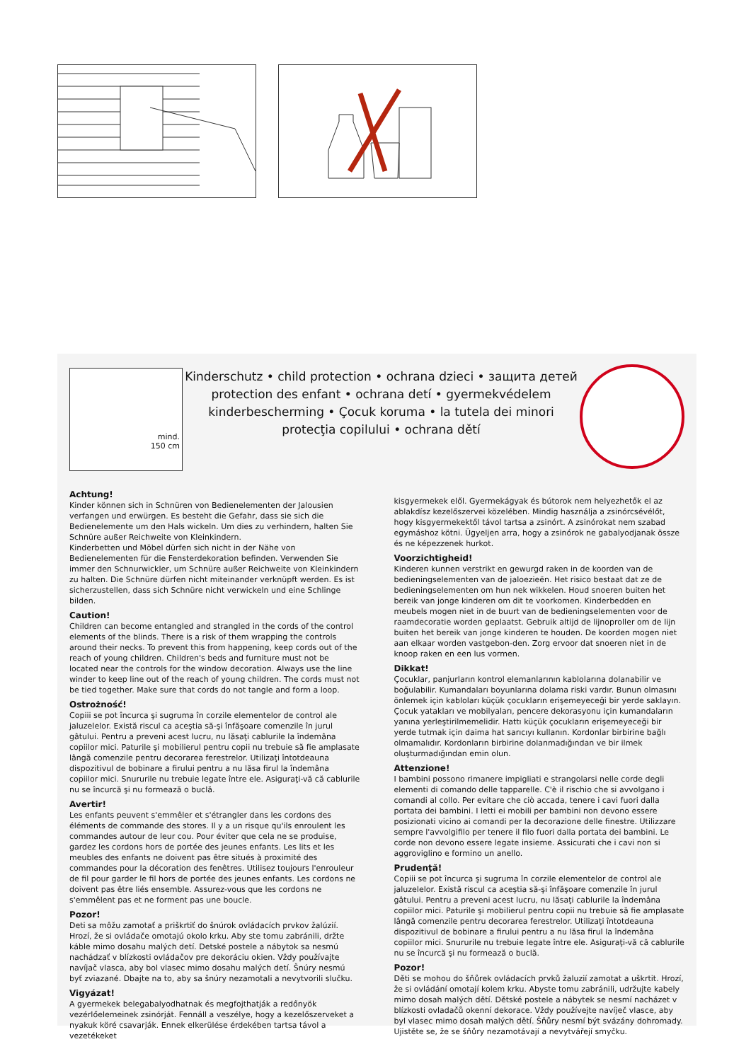mind.
150 cm
Kinderschutz • child protection • ochrana dzieci • защита детей
protection des enfant • ochrana detí • gyermekvédelem
kinderbescherming • Çocuk koruma • la tutela dei minori
protecţia copilului • ochrana dětí
Achtung!
Kinder können sich in Schnüren von Bedienelementen der Jalousien verfangen und erwürgen. Es besteht die Gefahr, dass sie sich die Bedienelemente um den Hals wickeln. Um dies zu verhindern, halten Sie Schnüre außer Reichweite von Kleinkindern.
Kinderbetten und Möbel dürfen sich nicht in der Nähe von Bedienelementen für die Fensterdekoration befinden. Verwenden Sie immer den Schnurwickler, um Schnüre außer Reichweite von Kleinkindern zu halten. Die Schnüre dürfen nicht miteinander verknüpft werden. Es ist sicherzustellen, dass sich Schnüre nicht verwickeln und eine Schlinge bilden.
Caution!
Children can become entangled and strangled in the cords of the control elements of the blinds. There is a risk of them wrapping the controls around their necks. To prevent this from happening, keep cords out of the reach of young children. Children's beds and furniture must not be located near the controls for the window decoration. Always use the line winder to keep line out of the reach of young children. The cords must not be tied together. Make sure that cords do not tangle and form a loop.
Ostrożność!
Copiii se pot încurca şi sugruma în corzile elementelor de control ale jaluzelelor. Există riscul ca aceştia să-şi înfăşoare comenzile în jurul gâtului. Pentru a preveni acest lucru, nu lăsaţi cablurile la îndemâna copiilor mici. Paturile şi mobilierul pentru copii nu trebuie să fie amplasate lângă comenzile pentru decorarea ferestrelor. Utilizaţi întotdeauna dispozitivul de bobinare a firului pentru a nu lăsa firul la îndemâna copiilor mici. Snururile nu trebuie legate între ele. Asiguraţi-vă că cablurile nu se încurcă şi nu formează o buclă.
Avertir!
Les enfants peuvent s'emmêler et s'étrangler dans les cordons des éléments de commande des stores. Il y a un risque qu'ils enroulent les commandes autour de leur cou. Pour éviter que cela ne se produise, gardez les cordons hors de portée des jeunes enfants. Les lits et les meubles des enfants ne doivent pas être situés à proximité des commandes pour la décoration des fenêtres. Utilisez toujours l'enrouleur de fil pour garder le fil hors de portée des jeunes enfants. Les cordons ne doivent pas être liés ensemble. Assurez-vous que les cordons ne s'emmêlent pas et ne forment pas une boucle.
Pozor!
Deti sa môžu zamotať a priškrtiť do šnúrok ovládacích prvkov žalúzií. Hrozí, že si ovládače omotajú okolo krku. Aby ste tomu zabránili, držte káble mimo dosahu malých detí. Detské postele a nábytok sa nesmú nachádzať v blízkosti ovládačov pre dekoráciu okien. Vždy používajte navíjač vlasca, aby bol vlasec mimo dosahu malých detí. Šnúry nesmú byť zviazané. Dbajte na to, aby sa šnúry nezamotali a nevytvorili slučku.
Vigyázat!
A gyermekek belegabalyodhatnak és megfojthatják a redőnyök vezérlőelemeinek zsinórját. Fennáll a veszélye, hogy a kezelőszerveket a nyakuk köré csavarják. Ennek elkerülése érdekében tartsa távol a vezetékeket
kisgyermekek elől. Gyermekágyak és bútorok nem helyezhetők el az ablakdísz kezelőszervei közelében. Mindig használja a zsinórcsévélőt, hogy kisgyermekektől távol tartsa a zsinórt. A zsinórokat nem szabad egymáshoz kötni. Ügyeljen arra, hogy a zsinórok ne gabalyodjanak össze és ne képezzenek hurkot.
Voorzichtigheid!
Kinderen kunnen verstrikt en gewurgd raken in de koorden van de bedieningselementen van de jaloezieën. Het risico bestaat dat ze de bedieningselementen om hun nek wikkelen. Houd snoeren buiten het bereik van jonge kinderen om dit te voorkomen. Kinderbedden en meubels mogen niet in de buurt van de bedieningselementen voor de raamdecoratie worden geplaatst. Gebruik altijd de lijnoproller om de lijn buiten het bereik van jonge kinderen te houden. De koorden mogen niet aan elkaar worden vastgebon-den. Zorg ervoor dat snoeren niet in de knoop raken en een lus vormen.
Dikkat!
Çocuklar, panjurların kontrol elemanlarının kablolarına dolanabilir ve boğulabilir. Kumandaları boyunlarına dolama riski vardır. Bunun olmasını önlemek için kabloları küçük çocukların erişemeyeceği bir yerde saklayın. Çocuk yatakları ve mobilyaları, pencere dekorasyonu için kumandaların yanına yerleştirilmemelidir. Hattı küçük çocukların erişemeyeceği bir yerde tutmak için daima hat sarıcıyı kullanın. Kordonlar birbirine bağlı olmamalıdır. Kordonların birbirine dolanmadığından ve bir ilmek oluşturmadığından emin olun.
Attenzione!
I bambini possono rimanere impigliati e strangolarsi nelle corde degli elementi di comando delle tapparelle. C'è il rischio che si avvolgano i comandi al collo. Per evitare che ciò accada, tenere i cavi fuori dalla portata dei bambini. I letti ei mobili per bambini non devono essere posizionati vicino ai comandi per la decorazione delle finestre. Utilizzare sempre l'avvolgifilo per tenere il filo fuori dalla portata dei bambini. Le corde non devono essere legate insieme. Assicurati che i cavi non si aggroviglino e formino un anello.
Prudenţă!
Copiii se pot încurca şi sugruma în corzile elementelor de control ale jaluzelelor. Există riscul ca aceştia să-şi înfăşoare comenzile în jurul gâtului. Pentru a preveni acest lucru, nu lăsaţi cablurile la îndemâna copiilor mici. Paturile şi mobilierul pentru copii nu trebuie să fie amplasate lângă comenzile pentru decorarea ferestrelor. Utilizaţi întotdeauna dispozitivul de bobinare a firului pentru a nu lăsa firul la îndemâna copiilor mici. Snururile nu trebuie legate între ele. Asiguraţi-vă că cablurile nu se încurcă şi nu formează o buclă.
Pozor!
Děti se mohou do šňůrek ovládacích prvků žaluzií zamotat a uškrtit. Hrozí, že si ovládání omotají kolem krku. Abyste tomu zabránili, udržujte kabely mimo dosah malých dětí. Dětské postele a nábytek se nesmí nacházet v blízkosti ovladačů okenní dekorace. Vždy používejte navíječ vlasce, aby byl vlasec mimo dosah malých dětí. Šňůry nesmí být svázány dohromady. Ujistěte se, že se šňůry nezamotávají a nevytvářejí smyčku.